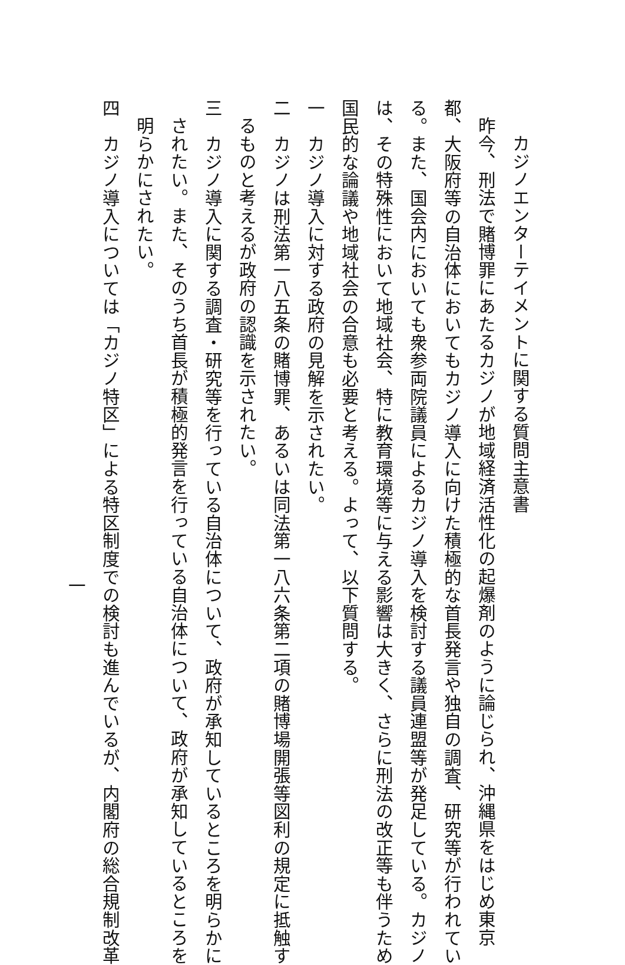カジノエンターテイメントに関する質問主意書
昨今、刑法で賭博罪にあたるカジノが地域経済活性化の起爆剤のように論じられ、沖縄県をはじめ東京
都、大阪府等の自治体においてもカジノ導入に向けた積極的な首長発言や独自の調査、研究等が行われてい
る。また、国会内においても衆参両院議員によるカジノ導入を検討する議員連盟等が発足している。カジノ
は、その特殊性において地域社会、特に教育環境等に与える影響は大きく、さらに刑法の改正等も伴うため
国民的な論議や地域社会の合意も必要と考える。よって、以下質問する。
一　カジノ導入に対する政府の見解を示されたい。
二　カジノは刑法第一八五条の賭博罪、あるいは同法第一八六条第二項の賭博場開張等図利の規定に抵触す
るものと考えるが政府の認識を示されたい。
三　カジノ導入に関する調査・研究等を行っている自治体について、政府が承知しているところを明らかに
されたい。また、そのうち首長が積極的発言を行っている自治体について、政府が承知しているところを
明らかにされたい。
四　カジノ導入については「カジノ特区」による特区制度での検討も進んでいるが、内閣府の総合規制改革
一